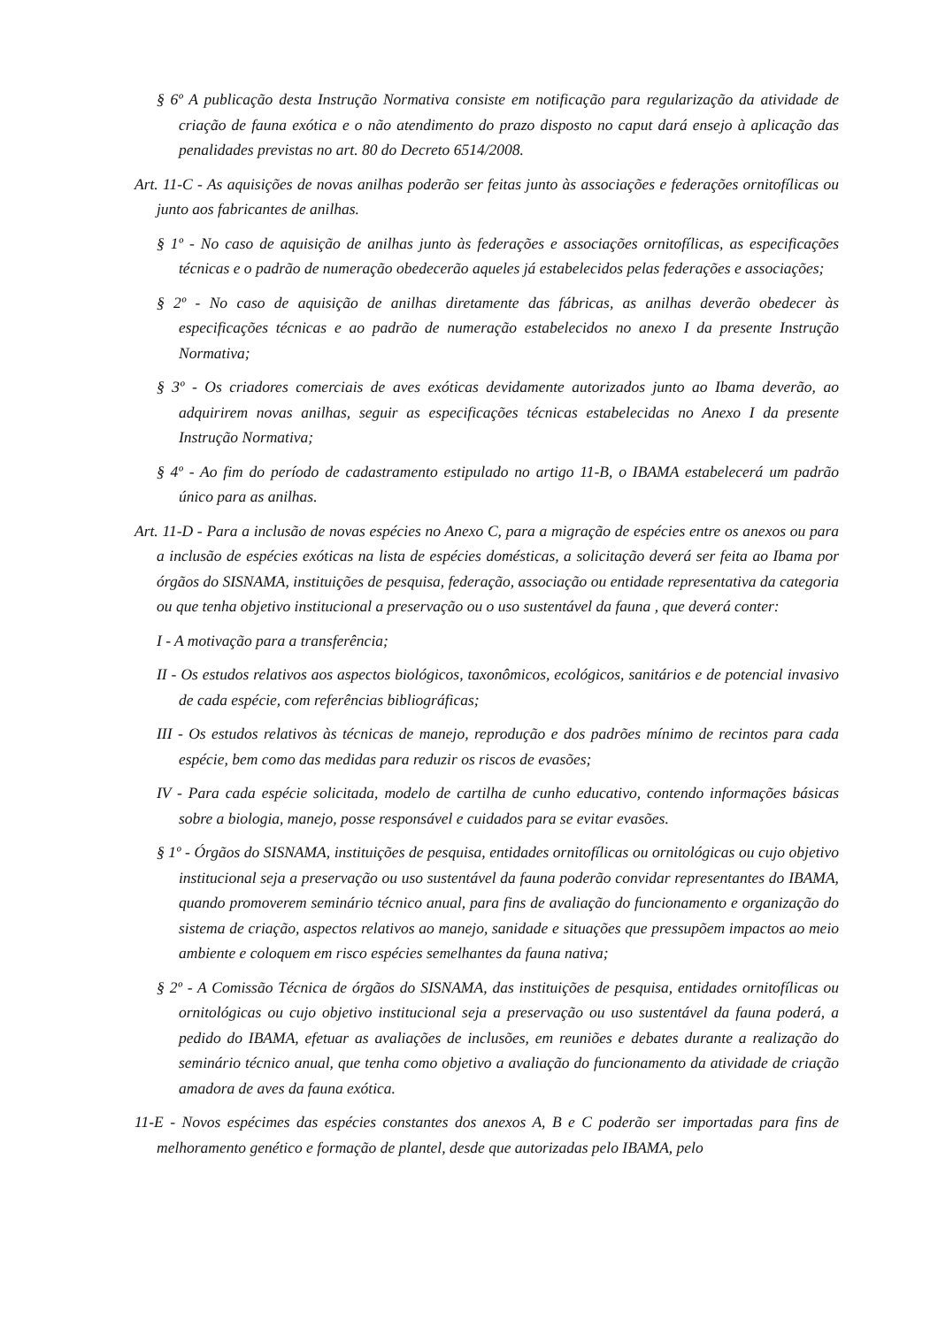§ 6º A publicação desta Instrução Normativa consiste em notificação para regularização da atividade de criação de fauna exótica e o não atendimento do prazo disposto no caput dará ensejo à aplicação das penalidades previstas no art. 80 do Decreto 6514/2008.
Art. 11-C - As aquisições de novas anilhas poderão ser feitas junto às associações e federações ornitofílicas ou junto aos fabricantes de anilhas.
§ 1º - No caso de aquisição de anilhas junto às federações e associações ornitofílicas, as especificações técnicas e o padrão de numeração obedecerão aqueles já estabelecidos pelas federações e associações;
§ 2º - No caso de aquisição de anilhas diretamente das fábricas, as anilhas deverão obedecer às especificações técnicas e ao padrão de numeração estabelecidos no anexo I da presente Instrução Normativa;
§ 3º - Os criadores comerciais de aves exóticas devidamente autorizados junto ao Ibama deverão, ao adquirirem novas anilhas, seguir as especificações técnicas estabelecidas no Anexo I da presente Instrução Normativa;
§ 4º - Ao fim do período de cadastramento estipulado no artigo 11-B, o IBAMA estabelecerá um padrão único para as anilhas.
Art. 11-D - Para a inclusão de novas espécies no Anexo C, para a migração de espécies entre os anexos ou para a inclusão de espécies exóticas na lista de espécies domésticas, a solicitação deverá ser feita ao Ibama por órgãos do SISNAMA, instituições de pesquisa, federação, associação ou entidade representativa da categoria ou que tenha objetivo institucional a preservação ou o uso sustentável da fauna , que deverá conter:
I - A motivação para a transferência;
II - Os estudos relativos aos aspectos biológicos, taxonômicos, ecológicos, sanitários e de potencial invasivo de cada espécie, com referências bibliográficas;
III - Os estudos relativos às técnicas de manejo, reprodução e dos padrões mínimo de recintos para cada espécie, bem como das medidas para reduzir os riscos de evasões;
IV - Para cada espécie solicitada, modelo de cartilha de cunho educativo, contendo informações básicas sobre a biologia, manejo, posse responsável e cuidados para se evitar evasões.
§ 1º - Órgãos do SISNAMA, instituições de pesquisa, entidades ornitofílicas ou ornitológicas ou cujo objetivo institucional seja a preservação ou uso sustentável da fauna poderão convidar representantes do IBAMA, quando promoverem seminário técnico anual, para fins de avaliação do funcionamento e organização do sistema de criação, aspectos relativos ao manejo, sanidade e situações que pressupõem impactos ao meio ambiente e coloquem em risco espécies semelhantes da fauna nativa;
§ 2º - A Comissão Técnica de órgãos do SISNAMA, das instituições de pesquisa, entidades ornitofílicas ou ornitológicas ou cujo objetivo institucional seja a preservação ou uso sustentável da fauna poderá, a pedido do IBAMA, efetuar as avaliações de inclusões, em reuniões e debates durante a realização do seminário técnico anual, que tenha como objetivo a avaliação do funcionamento da atividade de criação amadora de aves da fauna exótica.
11-E - Novos espécimes das espécies constantes dos anexos A, B e C poderão ser importadas para fins de melhoramento genético e formação de plantel, desde que autorizadas pelo IBAMA, pelo